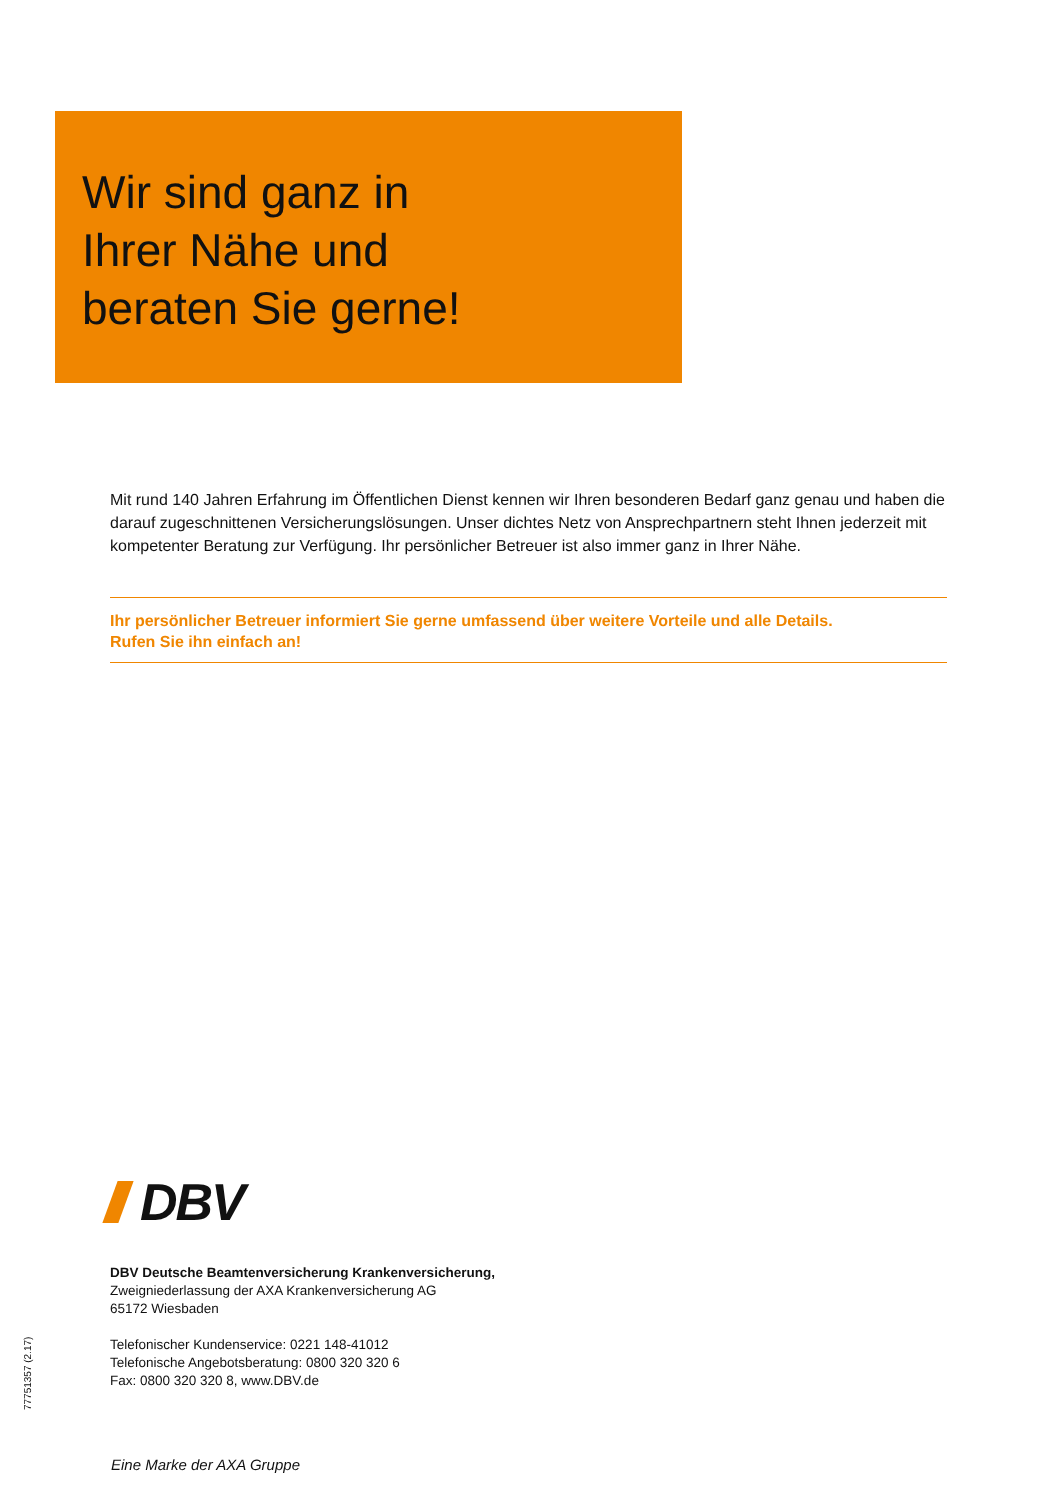Wir sind ganz in
Ihrer Nähe und
beraten Sie gerne!
Mit rund 140 Jahren Erfahrung im Öffentlichen Dienst kennen wir Ihren besonderen Bedarf ganz genau und haben die darauf zugeschnittenen Versicherungslösungen. Unser dichtes Netz von Ansprechpartnern steht Ihnen jederzeit mit kompetenter Beratung zur Verfügung. Ihr persönlicher Betreuer ist also immer ganz in Ihrer Nähe.
Ihr persönlicher Betreuer informiert Sie gerne umfassend über weitere Vorteile und alle Details.
Rufen Sie ihn einfach an!
DBV
DBV Deutsche Beamtenversicherung Krankenversicherung,
Zweigniederlassung der AXA Krankenversicherung AG
65172 Wiesbaden
Telefonischer Kundenservice: 0221 148-41012
Telefonische Angebotsberatung: 0800 320 320 6
Fax: 0800 320 320 8, www.DBV.de
77751357 (2.17)
Eine Marke der AXA Gruppe